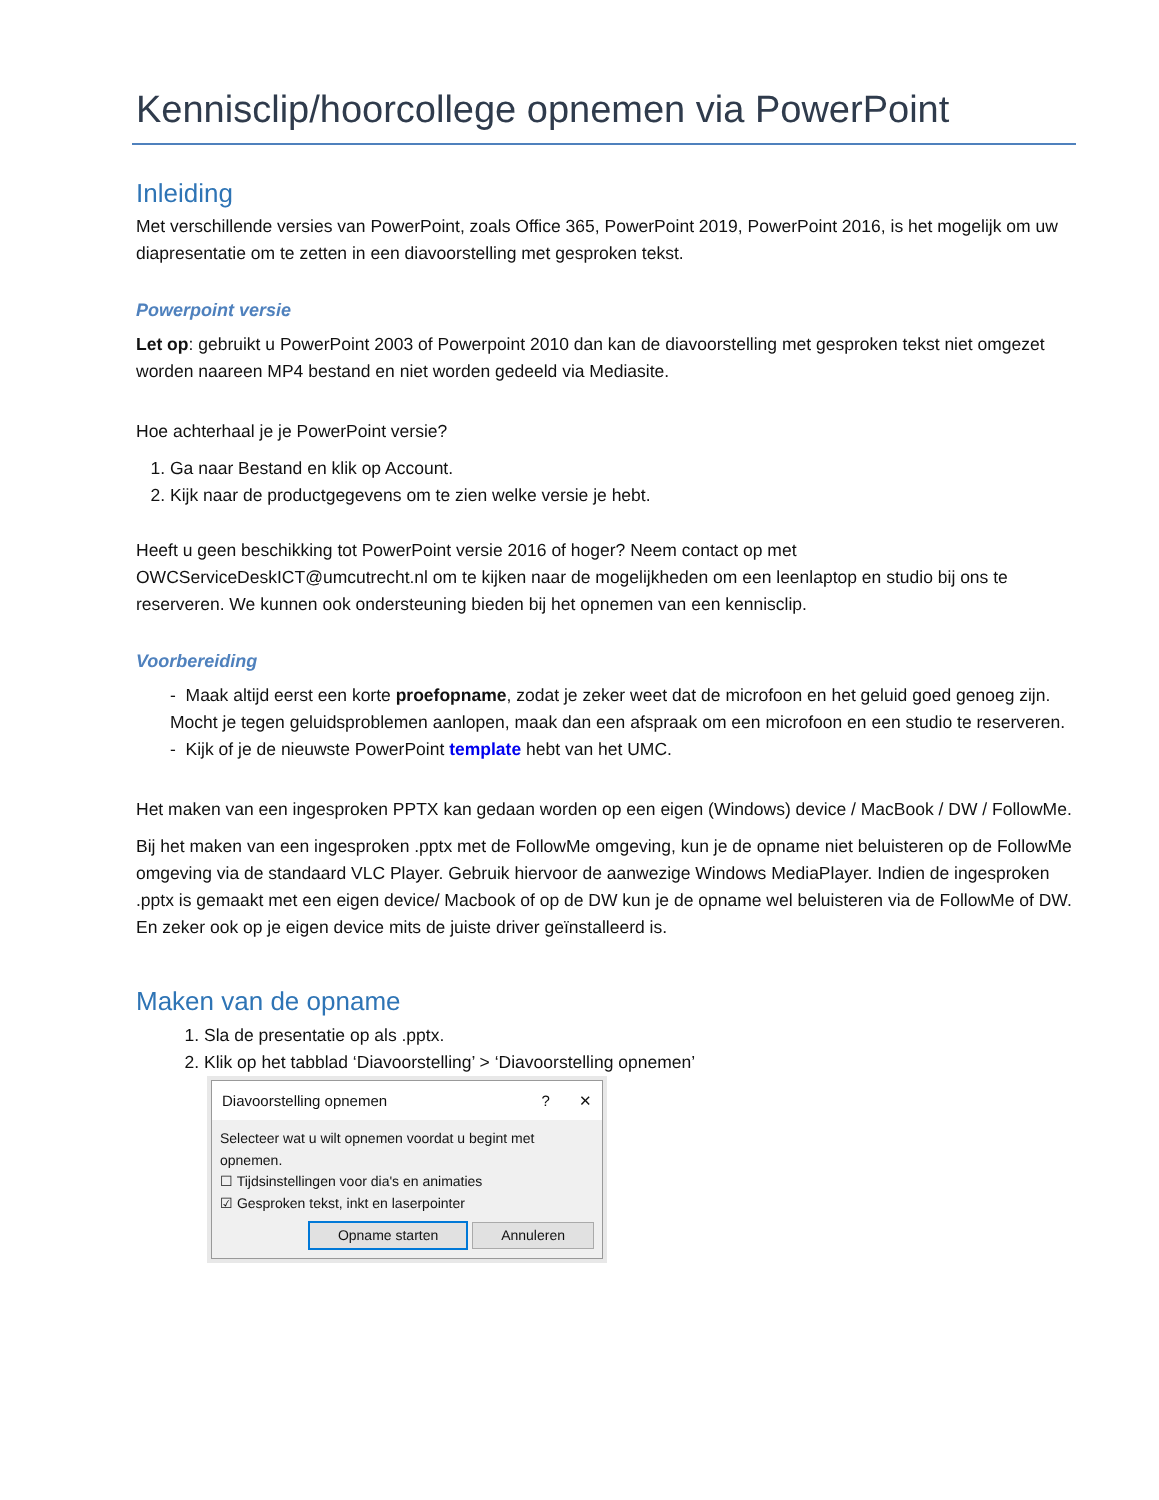Kennisclip/hoorcollege opnemen via PowerPoint
Inleiding
Met verschillende versies van PowerPoint, zoals Office 365, PowerPoint 2019, PowerPoint 2016, is het mogelijk om uw diapresentatie om te zetten in een diavoorstelling met gesproken tekst.
Powerpoint versie
Let op: gebruikt u PowerPoint 2003 of Powerpoint 2010 dan kan de diavoorstelling met gesproken tekst niet omgezet worden naareen MP4 bestand en niet worden gedeeld via Mediasite.
Hoe achterhaal je je PowerPoint versie?
1. Ga naar Bestand en klik op Account.
2. Kijk naar de productgegevens om te zien welke versie je hebt.
Heeft u geen beschikking tot PowerPoint versie 2016 of hoger? Neem contact op met OWCServiceDeskICT@umcutrecht.nl om te kijken naar de mogelijkheden om een leenlaptop en studio bij ons te reserveren. We kunnen ook ondersteuning bieden bij het opnemen van een kennisclip.
Voorbereiding
- Maak altijd eerst een korte proefopname, zodat je zeker weet dat de microfoon en het geluid goed genoeg zijn. Mocht je tegen geluidsproblemen aanlopen, maak dan een afspraak om een microfoon en een studio te reserveren.
- Kijk of je de nieuwste PowerPoint template hebt van het UMC.
Het maken van een ingesproken PPTX kan gedaan worden op een eigen (Windows) device / MacBook / DW / FollowMe.
Bij het maken van een ingesproken .pptx met de FollowMe omgeving, kun je de opname niet beluisteren op de FollowMe omgeving via de standaard VLC Player. Gebruik hiervoor de aanwezige Windows MediaPlayer. Indien de ingesproken .pptx is gemaakt met een eigen device/ Macbook of op de DW kun je de opname wel beluisteren via de FollowMe of DW. En zeker ook op je eigen device mits de juiste driver geïnstalleerd is.
Maken van de opname
1. Sla de presentatie op als .pptx.
2. Klik op het tabblad ‘Diavoorstelling’ > ‘Diavoorstelling opnemen’
Diavoorstelling opnemen? ✕
Selecteer wat u wilt opnemen voordat u begint met opnemen.
☐ Tijdsinstellingen voor dia's en animaties
☑ Gesproken tekst, inkt en laserpointer
Opname starten Annuleren